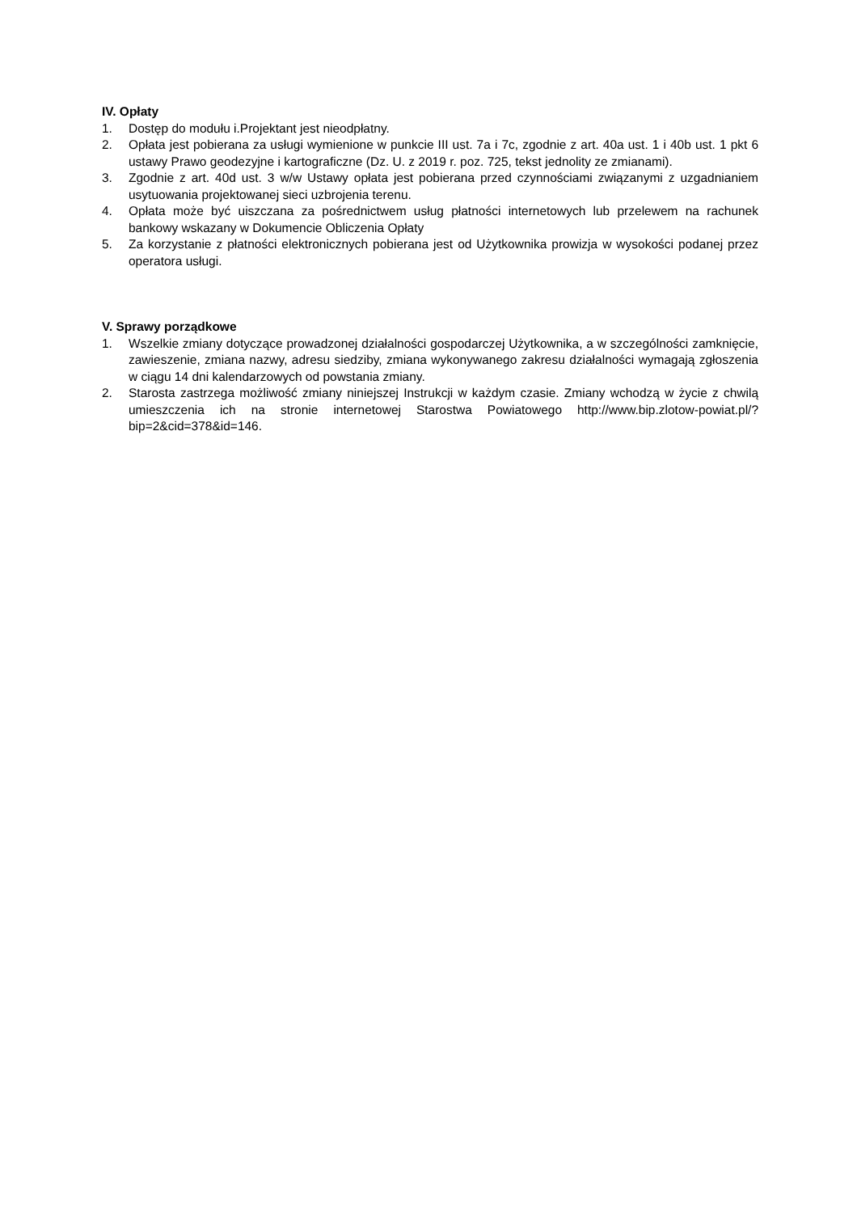IV. Opłaty
1. Dostęp do modułu i.Projektant jest nieodpłatny.
2. Opłata jest pobierana za usługi wymienione w punkcie III ust. 7a i 7c, zgodnie z art. 40a ust. 1 i 40b ust. 1 pkt 6 ustawy Prawo geodezyjne i kartograficzne (Dz. U. z 2019 r. poz. 725, tekst jednolity ze zmianami).
3. Zgodnie z art. 40d ust. 3 w/w Ustawy opłata jest pobierana przed czynnościami związanymi z uzgadnianiem usytuowania projektowanej sieci uzbrojenia terenu.
4. Opłata może być uiszczana za pośrednictwem usług płatności internetowych lub przelewem na rachunek bankowy wskazany w Dokumencie Obliczenia Opłaty
5. Za korzystanie z płatności elektronicznych pobierana jest od Użytkownika prowizja w wysokości podanej przez operatora usługi.
V. Sprawy porządkowe
1. Wszelkie zmiany dotyczące prowadzonej działalności gospodarczej Użytkownika, a w szczególności zamknięcie, zawieszenie, zmiana nazwy, adresu siedziby, zmiana wykonywanego zakresu działalności wymagają zgłoszenia w ciągu 14 dni kalendarzowych od powstania zmiany.
2. Starosta zastrzega możliwość zmiany niniejszej Instrukcji w każdym czasie. Zmiany wchodzą w życie z chwilą umieszczenia ich na stronie internetowej Starostwa Powiatowego http://www.bip.zlotow-powiat.pl/?bip=2&cid=378&id=146.